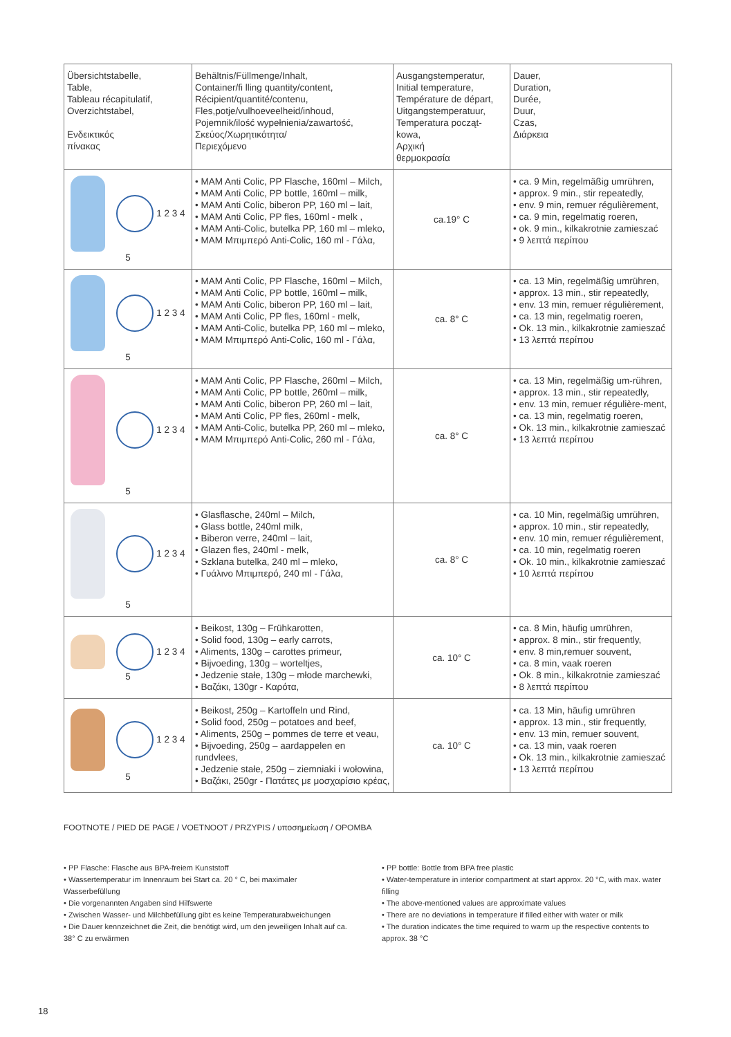| Übersichtstabelle, Table, Tableau récapitulatif, Overzichtstabel, Ενδεικτικός πίνακας | Behältnis/Füllmenge/Inhalt, Container/fi lling quantity/content, Récipient/quantité/contenu, Fles,potje/vulhoeveelheid/inhoud, Pojemnik/ilość wypełnienia/zawartość, Σκεύος/Χωρητικότητα/ Περιεχόμενο | Ausgangstemperatur, Initial temperature, Température de départ, Uitgangstemperatuur, Temperatura począt- kowa, Αρχική θερμοκρασία | Dauer, Duration, Durée, Duur, Czas, Διάρκεια |
| 1 2 3 4 5 | • MAM Anti Colic, PP Flasche, 160ml – Milch, • MAM Anti Colic, PP bottle, 160ml – milk, • MAM Anti Colic, biberon PP, 160 ml – lait, • MAM Anti Colic, PP fles, 160ml - melk , • MAM Anti-Colic, butelka PP, 160 ml – mleko, • MAM Μπιμπερό Anti-Colic, 160 ml - Γάλα, | ca.19° C | • ca. 9 Min, regelmäßig umrühren, • approx. 9 min., stir repeatedly, • env. 9 min, remuer régulièrement, • ca. 9 min, regelmatig roeren, • ok. 9 min., kilkakrotnie zamieszać • 9 λεπτά περίπου |
| 1 2 3 4 5 | • MAM Anti Colic, PP Flasche, 160ml – Milch, • MAM Anti Colic, PP bottle, 160ml – milk, • MAM Anti Colic, biberon PP, 160 ml – lait, • MAM Anti Colic, PP fles, 160ml - melk, • MAM Anti-Colic, butelka PP, 160 ml – mleko, • MAM Μπιμπερό Anti-Colic, 160 ml - Γάλα, | ca. 8° C | • ca. 13 Min, regelmäßig umrühren, • approx. 13 min., stir repeatedly, • env. 13 min, remuer régulièrement, • ca. 13 min, regelmatig roeren, • Ok. 13 min., kilkakrotnie zamieszać • 13 λεπτά περίπου |
| 1 2 3 4 5 | • MAM Anti Colic, PP Flasche, 260ml – Milch, • MAM Anti Colic, PP bottle, 260ml – milk, • MAM Anti Colic, biberon PP, 260 ml – lait, • MAM Anti Colic, PP fles, 260ml - melk, • MAM Anti-Colic, butelka PP, 260 ml – mleko, • MAM Μπιμπερό Anti-Colic, 260 ml - Γάλα, | ca. 8° C | • ca. 13 Min, regelmäßig um-rühren, • approx. 13 min., stir repeatedly, • env. 13 min, remuer régulière-ment, • ca. 13 min, regelmatig roeren, • Ok. 13 min., kilkakrotnie zamieszać • 13 λεπτά περίπου |
| 1 2 3 4 5 | • Glasflasche, 240ml – Milch, • Glass bottle, 240ml milk, • Biberon verre, 240ml – lait, • Glazen fles, 240ml - melk, • Szklana butelka, 240 ml – mleko, • Γυάλινο Μπιμπερό, 240 ml - Γάλα, | ca. 8° C | • ca. 10 Min, regelmäßig umrühren, • approx. 10 min., stir repeatedly, • env. 10 min, remuer régulièrement, • ca. 10 min, regelmatig roeren • Ok. 10 min., kilkakrotnie zamieszać • 10 λεπτά περίπου |
| 1 2 3 4 5 | • Beikost, 130g – Frühkarotten, • Solid food, 130g – early carrots, • Aliments, 130g – carottes primeur, • Bijvoeding, 130g – worteltjes, • Jedzenie stałe, 130g – młode marchewki, • Βαζάκι, 130gr - Καρότα, | ca. 10° C | • ca. 8 Min, häufig umrühren, • approx. 8 min., stir frequently, • env. 8 min,remuer souvent, • ca. 8 min, vaak roeren • Ok. 8 min., kilkakrotnie zamieszać • 8 λεπτά περίπου |
| 1 2 3 4 5 | • Beikost, 250g – Kartoffeln und Rind, • Solid food, 250g – potatoes and beef, • Aliments, 250g – pommes de terre et veau, • Bijvoeding, 250g – aardappelen en rundvlees, • Jedzenie stałe, 250g – ziemniaki i wołowina, • Βαζάκι, 250gr - Πατάτες με μοσχαρίσιο κρέας, | ca. 10° C | • ca. 13 Min, häufig umrühren • approx. 13 min., stir frequently, • env. 13 min, remuer souvent, • ca. 13 min, vaak roeren • Ok. 13 min., kilkakrotnie zamieszać • 13 λεπτά περίπου |
FOOTNOTE / PIED DE PAGE / VOETNOOT / PRZYPIS / υποσημείωση / OPOMBA
• PP Flasche: Flasche aus BPA-freiem Kunststoff
• Wassertemperatur im Innenraum bei Start ca. 20 ° C, bei maximaler Wasserbefüllung
• Die vorgenannten Angaben sind Hilfswerte
• Zwischen Wasser- und Milchbefüllung gibt es keine Temperaturabweichungen
• Die Dauer kennzeichnet die Zeit, die benötigt wird, um den jeweiligen Inhalt auf ca. 38° C zu erwärmen
• PP bottle: Bottle from BPA free plastic
• Water-temperature in interior compartment at start approx. 20 °C, with max. water filling
• The above-mentioned values are approximate values
• There are no deviations in temperature if filled either with water or milk
• The duration indicates the time required to warm up the respective contents to approx. 38 °C
18